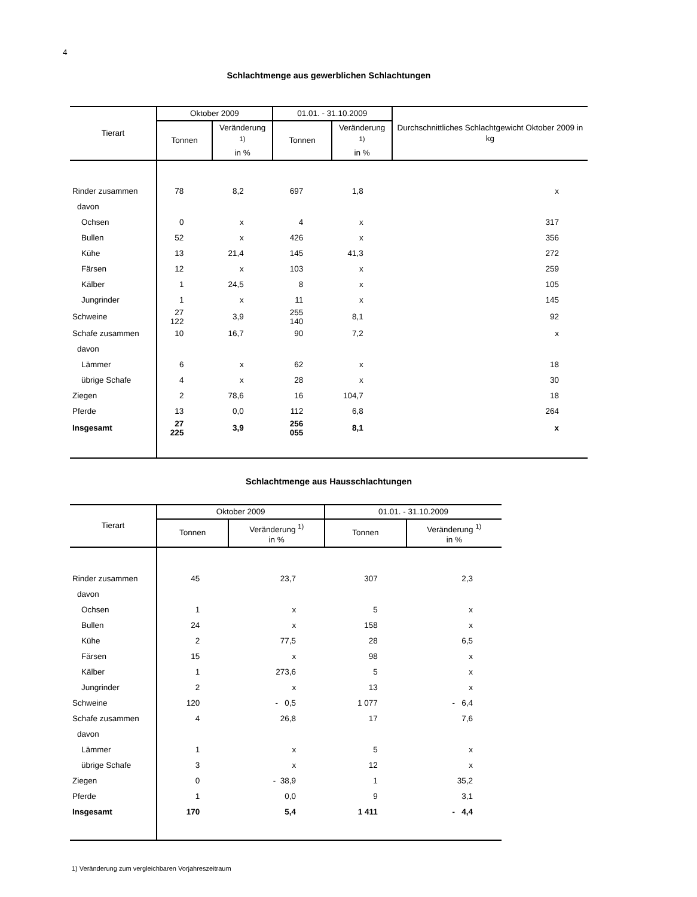4
Schlachtmenge aus gewerblichen Schlachtungen
| Tierart | Oktober 2009 | | 01.01. - 31.10.2009 | | Durchschnittliches Schlachtgewicht Oktober 2009 in kg |
| --- | --- | --- | --- | --- | --- |
| | Tonnen | Veränderung <sup>1)</sup> in % | Tonnen | Veränderung <sup>1)</sup> in % | |
| Rinder zusammen | 78 | 8,2 | 697 | 1,8 | x |
| davon | | | | | |
| Ochsen | 0 | x | 4 | x | 317 |
| Bullen | 52 | x | 426 | x | 356 |
| Kühe | 13 | 21,4 | 145 | 41,3 | 272 |
| Färsen | 12 | x | 103 | x | 259 |
| Kälber | 1 | 24,5 | 8 | x | 105 |
| Jungrinder | 1 | x | 11 | x | 145 |
| Schweine | 27 122 | 3,9 | 255 140 | 8,1 | 92 |
| Schafe zusammen | 10 | 16,7 | 90 | 7,2 | x |
| davon | | | | | |
| Lämmer | 6 | x | 62 | x | 18 |
| übrige Schafe | 4 | x | 28 | x | 30 |
| Ziegen | 2 | 78,6 | 16 | 104,7 | 18 |
| Pferde | 13 | 0,0 | 112 | 6,8 | 264 |
| Insgesamt | 27 225 | 3,9 | 256 055 | 8,1 | x |
Schlachtmenge aus Hausschlachtungen
| Tierart | Oktober 2009 | | 01.01. - 31.10.2009 | |
| --- | --- | --- | --- | --- |
| | Tonnen | Veränderung <sup>1)</sup> in % | Tonnen | Veränderung <sup>1)</sup> in % |
| Rinder zusammen | 45 | 23,7 | 307 | 2,3 |
| davon | | | | |
| Ochsen | 1 | x | 5 | x |
| Bullen | 24 | x | 158 | x |
| Kühe | 2 | 77,5 | 28 | 6,5 |
| Färsen | 15 | x | 98 | x |
| Kälber | 1 | 273,6 | 5 | x |
| Jungrinder | 2 | x | 13 | x |
| Schweine | 120 | - 0,5 | 1 077 | - 6,4 |
| Schafe zusammen | 4 | 26,8 | 17 | 7,6 |
| davon | | | | |
| Lämmer | 1 | x | 5 | x |
| übrige Schafe | 3 | x | 12 | x |
| Ziegen | 0 | - 38,9 | 1 | 35,2 |
| Pferde | 1 | 0,0 | 9 | 3,1 |
| Insgesamt | 170 | 5,4 | 1 411 | - 4,4 |
1) Veränderung zum vergleichbaren Vorjahreszeitraum